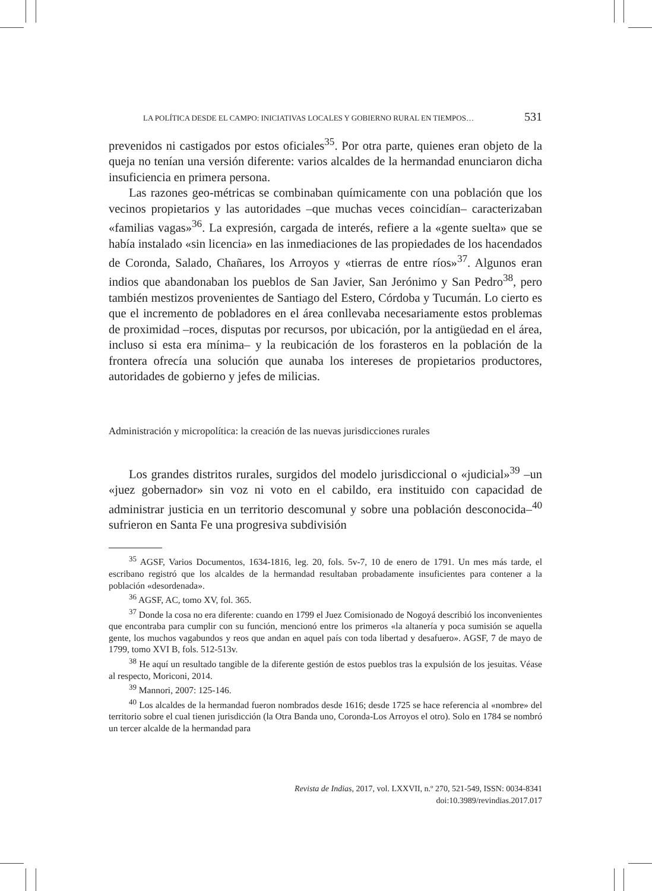LA POLÍTICA DESDE EL CAMPO: INICIATIVAS LOCALES Y GOBIERNO RURAL EN TIEMPOS… 531
prevenidos ni castigados por estos oficiales<sup>35</sup>. Por otra parte, quienes eran objeto de la queja no tenían una versión diferente: varios alcaldes de la hermandad enunciaron dicha insuficiencia en primera persona.
Las razones geo-métricas se combinaban químicamente con una población que los vecinos propietarios y las autoridades –que muchas veces coincidían– caracterizaban «familias vagas»<sup>36</sup>. La expresión, cargada de interés, refiere a la «gente suelta» que se había instalado «sin licencia» en las inmediaciones de las propiedades de los hacendados de Coronda, Salado, Chañares, los Arroyos y «tierras de entre ríos»<sup>37</sup>. Algunos eran indios que abandonaban los pueblos de San Javier, San Jerónimo y San Pedro<sup>38</sup>, pero también mestizos provenientes de Santiago del Estero, Córdoba y Tucumán. Lo cierto es que el incremento de pobladores en el área conllevaba necesariamente estos problemas de proximidad –roces, disputas por recursos, por ubicación, por la antigüedad en el área, incluso si esta era mínima– y la reubicación de los forasteros en la población de la frontera ofrecía una solución que aunaba los intereses de propietarios productores, autoridades de gobierno y jefes de milicias.
Administración y micropolítica: la creación de las nuevas jurisdicciones rurales
Los grandes distritos rurales, surgidos del modelo jurisdiccional o «judicial»<sup>39</sup> –un «juez gobernador» sin voz ni voto en el cabildo, era instituido con capacidad de administrar justicia en un territorio descomunal y sobre una población desconocida–<sup>40</sup> sufrieron en Santa Fe una progresiva subdivisión
<sup>35</sup> AGSF, Varios Documentos, 1634-1816, leg. 20, fols. 5v-7, 10 de enero de 1791. Un mes más tarde, el escribano registró que los alcaldes de la hermandad resultaban probadamente insuficientes para contener a la población «desordenada».
<sup>36</sup> AGSF, AC, tomo XV, fol. 365.
<sup>37</sup> Donde la cosa no era diferente: cuando en 1799 el Juez Comisionado de Nogoyá describió los inconvenientes que encontraba para cumplir con su función, mencionó entre los primeros «la altanería y poca sumisión se aquella gente, los muchos vagabundos y reos que andan en aquel país con toda libertad y desafuero». AGSF, 7 de mayo de 1799, tomo XVI B, fols. 512-513v.
<sup>38</sup> He aquí un resultado tangible de la diferente gestión de estos pueblos tras la expulsión de los jesuitas. Véase al respecto, Moriconi, 2014.
<sup>39</sup> Mannori, 2007: 125-146.
<sup>40</sup> Los alcaldes de la hermandad fueron nombrados desde 1616; desde 1725 se hace referencia al «nombre» del territorio sobre el cual tienen jurisdicción (la Otra Banda uno, Coronda-Los Arroyos el otro). Solo en 1784 se nombró un tercer alcalde de la hermandad para
Revista de Indias, 2017, vol. LXXVII, n.º 270, 521-549, ISSN: 0034-8341
doi:10.3989/revindias.2017.017